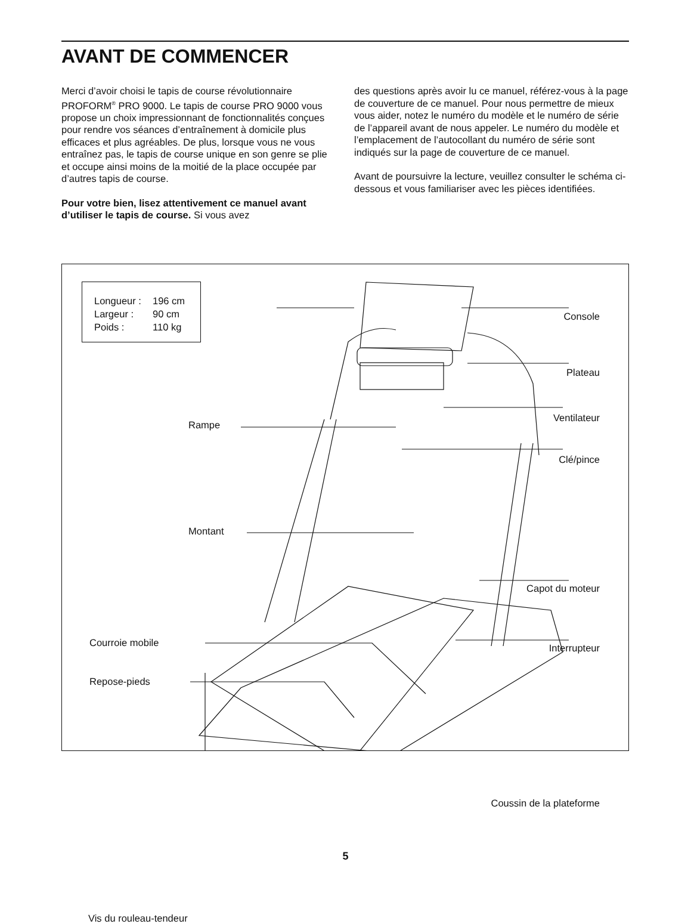AVANT DE COMMENCER
Merci d’avoir choisi le tapis de course révolutionnaire PROFORM<sup>®</sup> PRO 9000. Le tapis de course PRO 9000 vous propose un choix impressionnant de fonctionna­lités conçues pour rendre vos séances d’entraînement à domicile plus efficaces et plus agréables. De plus, lorsque vous ne vous entraînez pas, le tapis de course unique en son genre se plie et occupe ainsi moins de la moitié de la place occupée par d’autres tapis de course.
Pour votre bien, lisez attentivement ce manuel avant d’utiliser le tapis de course. Si vous avez
des questions après avoir lu ce manuel, référez-vous à la page de couverture de ce manuel. Pour nous permettre de mieux vous aider, notez le numéro du modèle et le numéro de série de l’appareil avant de nous appeler. Le numéro du modèle et l’emplacement de l’autocollant du numéro de série sont indiqués sur la page de couverture de ce manuel.
Avant de poursuivre la lecture, veuillez consulter le schéma ci-dessous et vous familiariser avec les pièces identifiées.
Longueur : 196 cm
Largeur : 90 cm
Poids : 110 kg
Console
Plateau
Rampe
Ventilateur
Clé/pince
Montant
Capot du moteur
Courroie mobile Interrupteur
Repose-pieds
Coussin de la plateforme
Vis du rouleau-tendeur
5